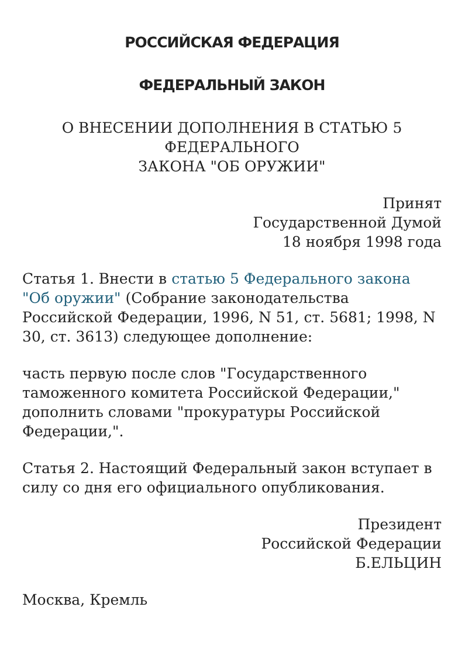РОССИЙСКАЯ ФЕДЕРАЦИЯ
ФЕДЕРАЛЬНЫЙ ЗАКОН
О ВНЕСЕНИИ ДОПОЛНЕНИЯ В СТАТЬЮ 5
ФЕДЕРАЛЬНОГО
ЗАКОНА "ОБ ОРУЖИИ"
Принят
Государственной Думой
18 ноября 1998 года
Статья 1. Внести в статью 5 Федерального закона "Об оружии" (Собрание законодательства Российской Федерации, 1996, N 51, ст. 5681; 1998, N 30, ст. 3613) следующее дополнение:
часть первую после слов "Государственного таможенного комитета Российской Федерации," дополнить словами "прокуратуры Российской Федерации,".
Статья 2. Настоящий Федеральный закон вступает в силу со дня его официального опубликования.
Президент
Российской Федерации
Б.ЕЛЬЦИН
Москва, Кремль